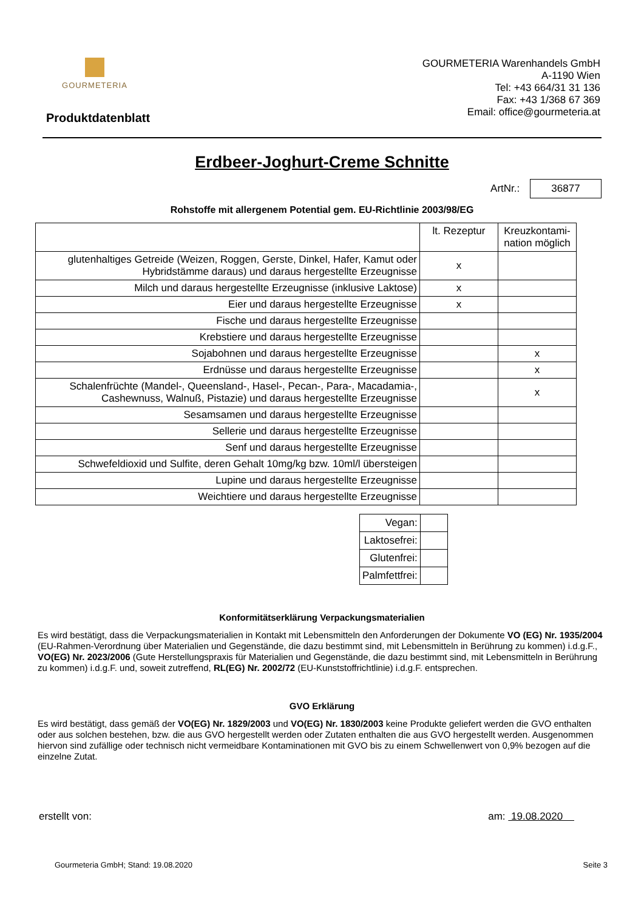GOURMETERIA
GOURMETERIA Warenhandels GmbH
A-1190 Wien
Tel: +43 664/31 31 136
Fax: +43 1/368 67 369
Email: office@gourmeteria.at
Produktdatenblatt
Erdbeer-Joghurt-Creme Schnitte
ArtNr.: 36877
Rohstoffe mit allergenem Potential gem. EU-Richtlinie 2003/98/EG
| | lt. Rezeptur | Kreuzkontami-nation möglich |
| --- | --- | --- |
| glutenhaltiges Getreide (Weizen, Roggen, Gerste, Dinkel, Hafer, Kamut oder Hybridstämme daraus) und daraus hergestellte Erzeugnisse | x | |
| Milch und daraus hergestellte Erzeugnisse (inklusive Laktose) | x | |
| Eier und daraus hergestellte Erzeugnisse | x | |
| Fische und daraus hergestellte Erzeugnisse | | |
| Krebstiere und daraus hergestellte Erzeugnisse | | |
| Sojabohnen und daraus hergestellte Erzeugnisse | | x |
| Erdnüsse und daraus hergestellte Erzeugnisse | | x |
| Schalenfrüchte (Mandel-, Queensland-, Hasel-, Pecan-, Para-, Macadamia-, Cashewnuss, Walnuß, Pistazie) und daraus hergestellte Erzeugnisse | | x |
| Sesamsamen und daraus hergestellte Erzeugnisse | | |
| Sellerie und daraus hergestellte Erzeugnisse | | |
| Senf und daraus hergestellte Erzeugnisse | | |
| Schwefeldioxid und Sulfite, deren Gehalt 10mg/kg bzw. 10ml/l übersteigen | | |
| Lupine und daraus hergestellte Erzeugnisse | | |
| Weichtiere und daraus hergestellte Erzeugnisse | | |
| Vegan: | |
| Laktosefrei: | |
| Glutenfrei: | |
| Palmfettfrei: | |
Konformitätserklärung Verpackungsmaterialien
Es wird bestätigt, dass die Verpackungsmaterialien in Kontakt mit Lebensmitteln den Anforderungen der Dokumente VO (EG) Nr. 1935/2004 (EU-Rahmen-Verordnung über Materialien und Gegenstände, die dazu bestimmt sind, mit Lebensmitteln in Berührung zu kommen) i.d.g.F., VO(EG) Nr. 2023/2006 (Gute Herstellungspraxis für Materialien und Gegenstände, die dazu bestimmt sind, mit Lebensmitteln in Berührung zu kommen) i.d.g.F. und, soweit zutreffend, RL(EG) Nr. 2002/72 (EU-Kunststoffrichtlinie) i.d.g.F. entsprechen.
GVO Erklärung
Es wird bestätigt, dass gemäß der VO(EG) Nr. 1829/2003 und VO(EG) Nr. 1830/2003 keine Produkte geliefert werden die GVO enthalten oder aus solchen bestehen, bzw. die aus GVO hergestellt werden oder Zutaten enthalten die aus GVO hergestellt werden. Ausgenommen hiervon sind zufällige oder technisch nicht vermeidbare Kontaminationen mit GVO bis zu einem Schwellenwert von 0,9% bezogen auf die einzelne Zutat.
erstellt von: am: 19.08.2020
Gourmeteria GmbH; Stand: 19.08.2020 Seite 3